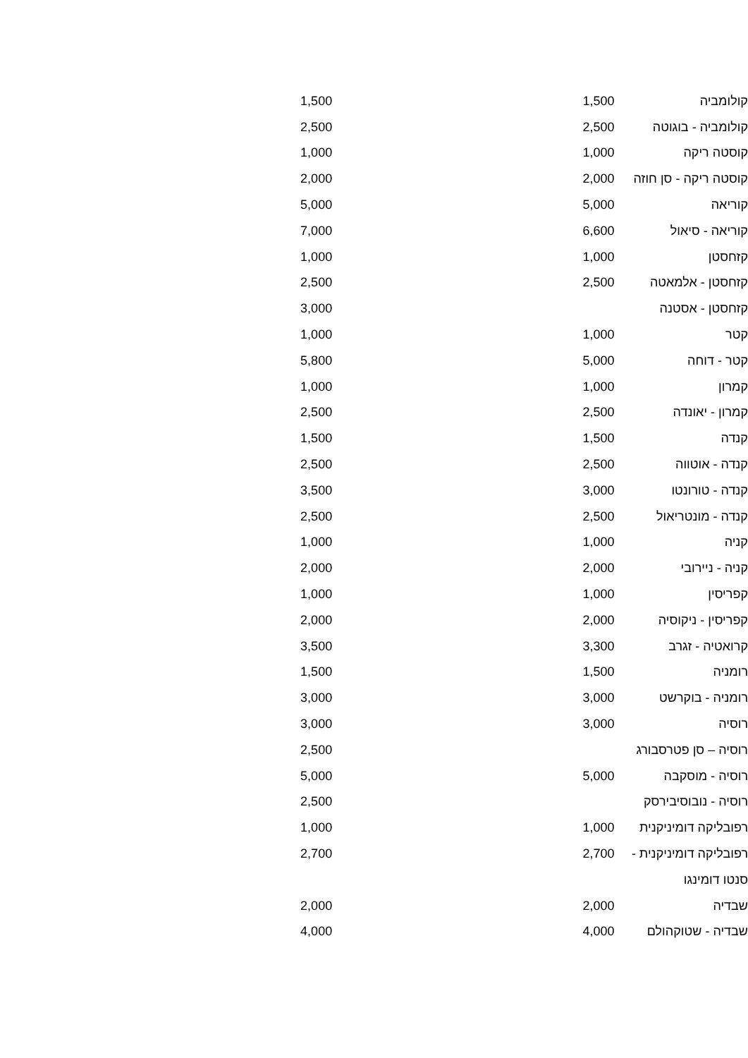| קולומביה | 1,500 | | 1,500 |
| קולומביה - בוגוטה | 2,500 | | 2,500 |
| קוסטה ריקה | 1,000 | | 1,000 |
| קוסטה ריקה - סן חוזה | 2,000 | | 2,000 |
| קוריאה | 5,000 | | 5,000 |
| קוריאה - סיאול | 6,600 | | 7,000 |
| קזחסטן | 1,000 | | 1,000 |
| קזחסטן - אלמאטה | 2,500 | | 2,500 |
| קזחסטן - אסטנה | | | 3,000 |
| קטר | 1,000 | | 1,000 |
| קטר - דוחה | 5,000 | | 5,800 |
| קמרון | 1,000 | | 1,000 |
| קמרון - יאונדה | 2,500 | | 2,500 |
| קנדה | 1,500 | | 1,500 |
| קנדה - אוטווה | 2,500 | | 2,500 |
| קנדה - טורונטו | 3,000 | | 3,500 |
| קנדה - מונטריאול | 2,500 | | 2,500 |
| קניה | 1,000 | | 1,000 |
| קניה - ניירובי | 2,000 | | 2,000 |
| קפריסין | 1,000 | | 1,000 |
| קפריסין - ניקוסיה | 2,000 | | 2,000 |
| קרואטיה - זגרב | 3,300 | | 3,500 |
| רומניה | 1,500 | | 1,500 |
| רומניה - בוקרשט | 3,000 | | 3,000 |
| רוסיה | 3,000 | | 3,000 |
| רוסיה – סן פטרסבורג | | | 2,500 |
| רוסיה - מוסקבה | 5,000 | | 5,000 |
| רוסיה - נובוסיבירסק | | | 2,500 |
| רפובליקה דומיניקנית | 1,000 | | 1,000 |
| רפובליקה דומיניקנית - סנטו דומינגו | 2,700 | | 2,700 |
| שבדיה | 2,000 | | 2,000 |
| שבדיה - שטוקהולם | 4,000 | | 4,000 |